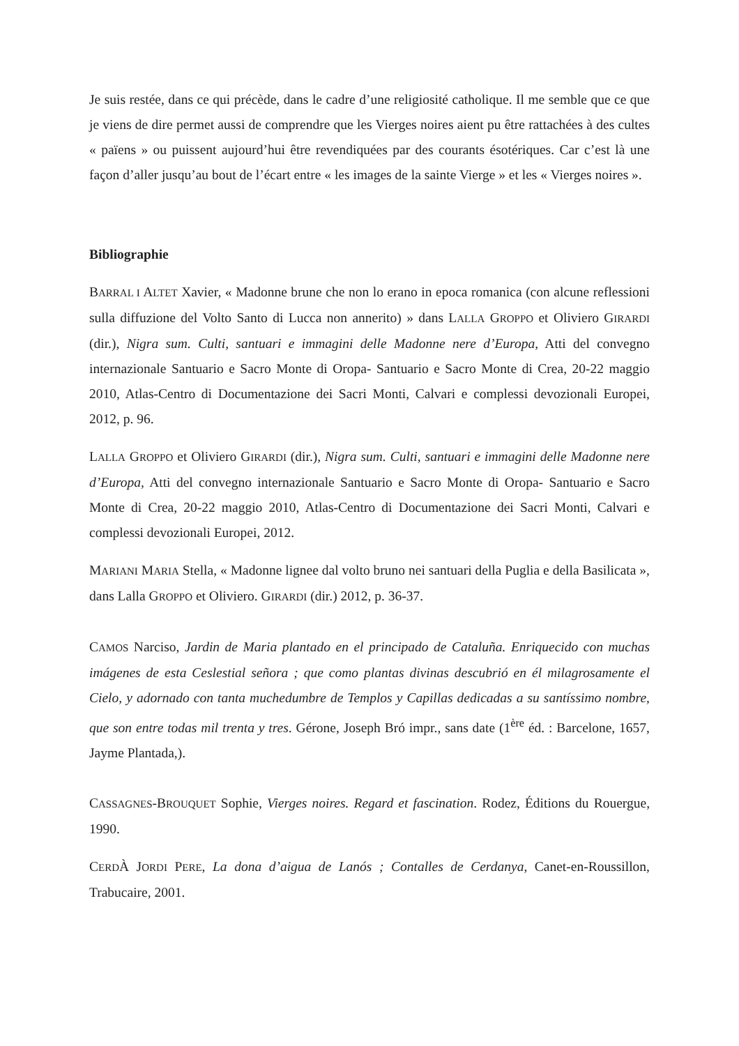Je suis restée, dans ce qui précède, dans le cadre d’une religiosité catholique. Il me semble que ce que je viens de dire permet aussi de comprendre que les Vierges noires aient pu être rattachées à des cultes « païens » ou puissent aujourd’hui être revendiquées par des courants ésotériques. Car c’est là une façon d’aller jusqu’au bout de l’écart entre « les images de la sainte Vierge » et les « Vierges noires ».
Bibliographie
BARRAL I ALTET Xavier, « Madonne brune che non lo erano in epoca romanica (con alcune reflessioni sulla diffuzione del Volto Santo di Lucca non annerito) » dans LALLA GROPPO et Oliviero GIRARDI (dir.), Nigra sum. Culti, santuari e immagini delle Madonne nere d’Europa, Atti del convegno internazionale Santuario e Sacro Monte di Oropa- Santuario e Sacro Monte di Crea, 20-22 maggio 2010, Atlas-Centro di Documentazione dei Sacri Monti, Calvari e complessi devozionali Europei, 2012, p. 96.
LALLA GROPPO et Oliviero GIRARDI (dir.), Nigra sum. Culti, santuari e immagini delle Madonne nere d’Europa, Atti del convegno internazionale Santuario e Sacro Monte di Oropa- Santuario e Sacro Monte di Crea, 20-22 maggio 2010, Atlas-Centro di Documentazione dei Sacri Monti, Calvari e complessi devozionali Europei, 2012.
MARIANI MARIA Stella, « Madonne lignee dal volto bruno nei santuari della Puglia e della Basilicata », dans Lalla GROPPO et Oliviero. GIRARDI (dir.) 2012, p. 36-37.
CAMOS Narciso, Jardin de Maria plantado en el principado de Cataluña. Enriquecido con muchas imágenes de esta Ceslestial señora ; que como plantas divinas descubrió en él milagrosamente el Cielo, y adornado con tanta muchedumbre de Templos y Capillas dedicadas a su santíssimo nombre, que son entre todas mil trenta y tres. Gérone, Joseph Bró impr., sans date (1<sup>ère</sup> éd. : Barcelone, 1657, Jayme Plantada,).
CASSAGNES-BROUQUET Sophie, Vierges noires. Regard et fascination. Rodez, Éditions du Rouergue, 1990.
CERDÀ JORDI PERE, La dona d’aigua de Lanós ; Contalles de Cerdanya, Canet-en-Roussillon, Trabucaire, 2001.